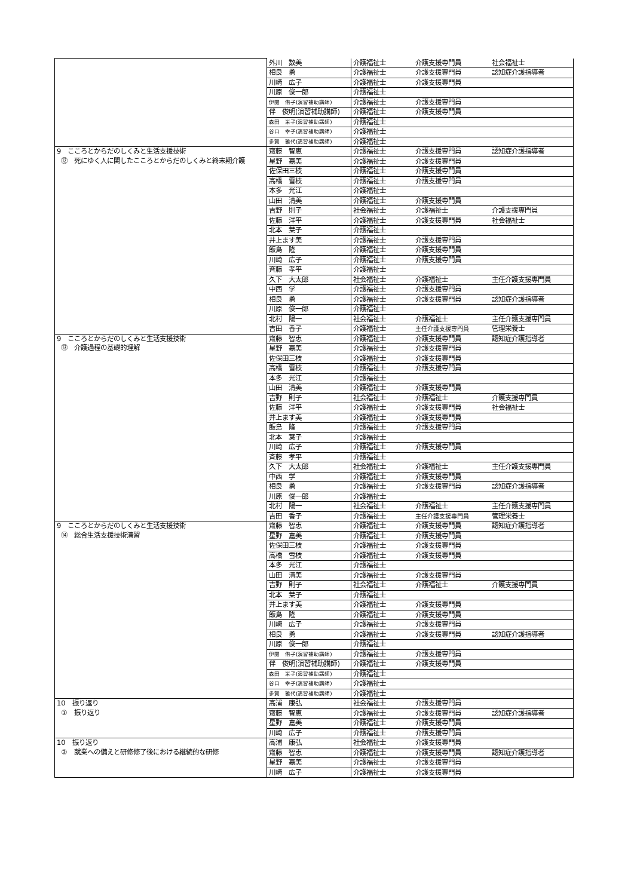| | 外川 数美 | 介護福祉士 | 介護支援専門員 | 社会福祉士 |
| | 相良 勇 | 介護福祉士 | 介護支援専門員 | 認知症介護指導者 |
| | 川崎 広子 | 介護福祉士 | 介護支援専門員 | |
| | 川原 俊一郎 | 介護福祉士 | | |
| | 伊関 侑子(演習補助講師) | 介護福祉士 | 介護支援専門員 | |
| | 伴 俊明(演習補助講師) | 介護福祉士 | 介護支援専門員 | |
| | 森田 栄子(演習補助講師) | 介護福祉士 | | |
| | 谷口 幸子(演習補助講師) | 介護福祉士 | | |
| | 多賀 雅代(演習補助講師) | 介護福祉士 | | |
| 9 こころとからだのしくみと生活支援技術 ⑫ 死にゆく人に関したこころとからだのしくみと終末期介護 | 齋藤 智恵 | 介護福祉士 | 介護支援専門員 | 認知症介護指導者 |
| | 星野 嘉美 | 介護福祉士 | 介護支援専門員 | |
| | 佐保田三枝 | 介護福祉士 | 介護支援専門員 | |
| | 高橋 雪枝 | 介護福祉士 | 介護支援専門員 | |
| | 本多 光江 | 介護福祉士 | | |
| | 山田 清美 | 介護福祉士 | 介護支援専門員 | |
| | 吉野 則子 | 社会福祉士 | 介護福祉士 | 介護支援専門員 |
| | 佐藤 洋平 | 介護福祉士 | 介護支援専門員 | 社会福祉士 |
| | 北本 葉子 | 介護福祉士 | | |
| | 井上ます美 | 介護福祉士 | 介護支援専門員 | |
| | 飯島 隆 | 介護福祉士 | 介護支援専門員 | |
| | 川崎 広子 | 介護福祉士 | 介護支援専門員 | |
| | 斉藤 孝平 | 介護福祉士 | | |
| | 久下 大太郎 | 社会福祉士 | 介護福祉士 | 主任介護支援専門員 |
| | 中西 学 | 介護福祉士 | 介護支援専門員 | |
| | 相良 勇 | 介護福祉士 | 介護支援専門員 | 認知症介護指導者 |
| | 川原 俊一郎 | 介護福祉士 | | |
| | 北村 陽一 | 社会福祉士 | 介護福祉士 | 主任介護支援専門員 |
| | 吉田 香子 | 介護福祉士 | 主任介護支援専門員 | 管理栄養士 |
| 9 こころとからだのしくみと生活支援技術 ⑬ 介護過程の基礎的理解 | 齋藤 智恵 | 介護福祉士 | 介護支援専門員 | 認知症介護指導者 |
| | 星野 嘉美 | 介護福祉士 | 介護支援専門員 | |
| | 佐保田三枝 | 介護福祉士 | 介護支援専門員 | |
| | 高橋 雪枝 | 介護福祉士 | 介護支援専門員 | |
| | 本多 光江 | 介護福祉士 | | |
| | 山田 清美 | 介護福祉士 | 介護支援専門員 | |
| | 吉野 則子 | 社会福祉士 | 介護福祉士 | 介護支援専門員 |
| | 佐藤 洋平 | 介護福祉士 | 介護支援専門員 | 社会福祉士 |
| | 井上ます美 | 介護福祉士 | 介護支援専門員 | |
| | 飯島 隆 | 介護福祉士 | 介護支援専門員 | |
| | 北本 葉子 | 介護福祉士 | | |
| | 川崎 広子 | 介護福祉士 | 介護支援専門員 | |
| | 斉藤 孝平 | 介護福祉士 | | |
| | 久下 大太郎 | 社会福祉士 | 介護福祉士 | 主任介護支援専門員 |
| | 中西 学 | 介護福祉士 | 介護支援専門員 | |
| | 相良 勇 | 介護福祉士 | 介護支援専門員 | 認知症介護指導者 |
| | 川原 俊一郎 | 介護福祉士 | | |
| | 北村 陽一 | 社会福祉士 | 介護福祉士 | 主任介護支援専門員 |
| | 吉田 香子 | 介護福祉士 | 主任介護支援専門員 | 管理栄養士 |
| 9 こころとからだのしくみと生活支援技術 ⑭ 総合生活支援技術演習 | 齋藤 智恵 | 介護福祉士 | 介護支援専門員 | 認知症介護指導者 |
| | 星野 嘉美 | 介護福祉士 | 介護支援専門員 | |
| | 佐保田三枝 | 介護福祉士 | 介護支援専門員 | |
| | 高橋 雪枝 | 介護福祉士 | 介護支援専門員 | |
| | 本多 光江 | 介護福祉士 | | |
| | 山田 清美 | 介護福祉士 | 介護支援専門員 | |
| | 吉野 則子 | 社会福祉士 | 介護福祉士 | 介護支援専門員 |
| | 北本 葉子 | 介護福祉士 | | |
| | 井上ます美 | 介護福祉士 | 介護支援専門員 | |
| | 飯島 隆 | 介護福祉士 | 介護支援専門員 | |
| | 川崎 広子 | 介護福祉士 | 介護支援専門員 | |
| | 相良 勇 | 介護福祉士 | 介護支援専門員 | 認知症介護指導者 |
| | 川原 俊一郎 | 介護福祉士 | | |
| | 伊関 侑子(演習補助講師) | 介護福祉士 | 介護支援専門員 | |
| | 伴 俊明(演習補助講師) | 介護福祉士 | 介護支援専門員 | |
| | 森田 栄子(演習補助講師) | 介護福祉士 | | |
| | 谷口 幸子(演習補助講師) | 介護福祉士 | | |
| | 多賀 雅代(演習補助講師) | 介護福祉士 | | |
| 10 振り返り ① 振り返り | 高浦 康弘 | 社会福祉士 | 介護支援専門員 | |
| | 齋藤 智恵 | 介護福祉士 | 介護支援専門員 | 認知症介護指導者 |
| | 星野 嘉美 | 介護福祉士 | 介護支援専門員 | |
| | 川崎 広子 | 介護福祉士 | 介護支援専門員 | |
| 10 振り返り ② 就業への備えと研修修了後における継続的な研修 | 高浦 康弘 | 社会福祉士 | 介護支援専門員 | |
| | 齋藤 智恵 | 介護福祉士 | 介護支援専門員 | 認知症介護指導者 |
| | 星野 嘉美 | 介護福祉士 | 介護支援専門員 | |
| | 川崎 広子 | 介護福祉士 | 介護支援専門員 | |